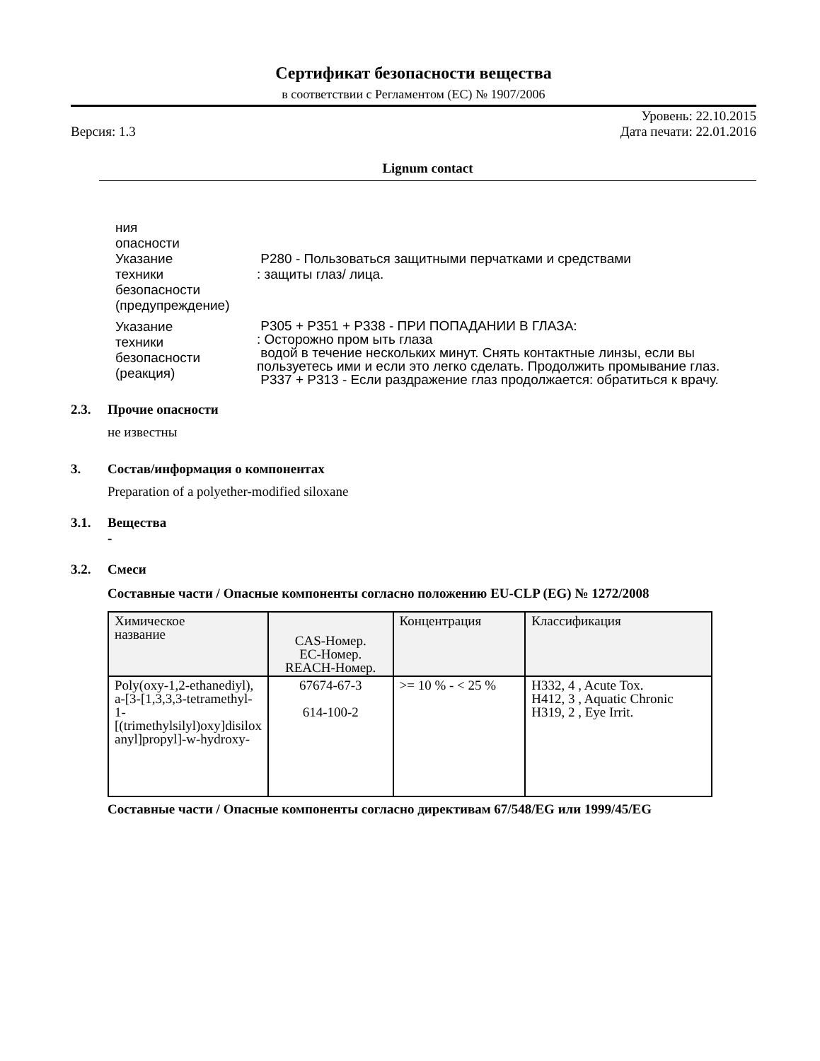Сертификат безопасности вещества
в соответствии с Регламентом (ЕС) № 1907/2006
Версия: 1.3
Уровень: 22.10.2015
Дата печати: 22.01.2016
Lignum contact
ния
опасности
Указание
техники
безопасности
(предупреждение)
P280 - Пользоваться защитными перчатками и средствами
: защиты глаз/ лица.
Указание
техники
безопасности
(реакция)
P305 + P351 + P338 - ПРИ ПОПАДАНИИ В ГЛАЗА:
: Осторожно пром ыть глаза
водой в течение нескольких минут. Снять контактные линзы, если вы пользуетесь ими и если это легко сделать. Продолжить промывание глаз.
P337 + P313 - Если раздражение глаз продолжается: обратиться к врачу.
2.3. Прочие опасности
не известны
3. Состав/информация о компонентах
Preparation of a polyether-modified siloxane
3.1. Вещества
-
3.2. Смеси
Составные части / Опасные компоненты согласно положению EU-CLP (EG) № 1272/2008
| Химическое название | CAS-Номер. EC-Номер. REACH-Номер. | Концентрация | Классификация |
| --- | --- | --- | --- |
| Poly(oxy-1,2-ethanediyl), a-[3-[1,3,3,3-tetramethyl- 1-[(trimethylsilyl)oxy]disilox anyl]propyl]-w-hydroxy- | 67674-67-3 614-100-2 | >= 10 % - < 25 % | H332, 4 , Acute Tox. H412, 3 , Aquatic Chronic H319, 2 , Eye Irrit. |
Составные части / Опасные компоненты согласно директивам 67/548/EG или 1999/45/EG